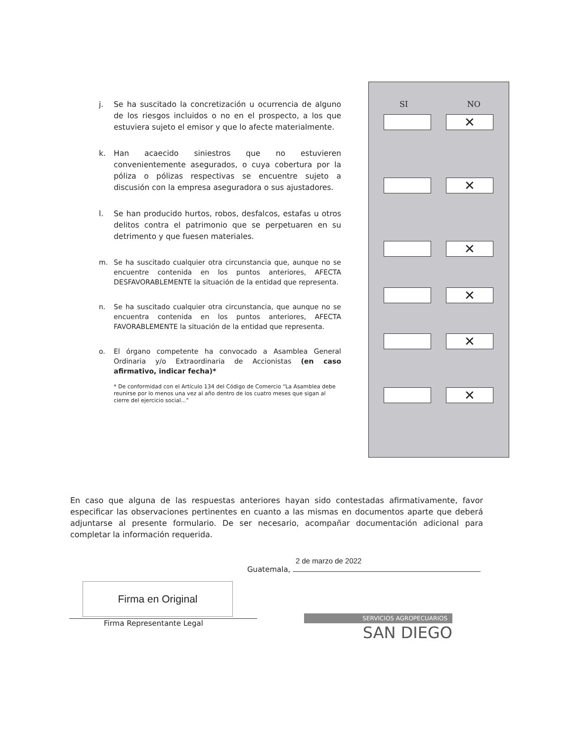j. Se ha suscitado la concretización u ocurrencia de alguno de los riesgos incluidos o no en el prospecto, a los que estuviera sujeto el emisor y que lo afecte materialmente.
k. Han acaecido siniestros que no estuvieren convenientemente asegurados, o cuya cobertura por la póliza o pólizas respectivas se encuentre sujeto a discusión con la empresa aseguradora o sus ajustadores.
l. Se han producido hurtos, robos, desfalcos, estafas u otros delitos contra el patrimonio que se perpetuaren en su detrimento y que fuesen materiales.
m. Se ha suscitado cualquier otra circunstancia que, aunque no se encuentre contenida en los puntos anteriores, AFECTA DESFAVORABLEMENTE la situación de la entidad que representa.
n. Se ha suscitado cualquier otra circunstancia, que aunque no se encuentra contenida en los puntos anteriores, AFECTA FAVORABLEMENTE la situación de la entidad que representa.
o. El órgano competente ha convocado a Asamblea General Ordinaria y/o Extraordinaria de Accionistas (en caso afirmativo, indicar fecha)*
* De conformidad con el Artículo 134 del Código de Comercio “La Asamblea debe reunirse por lo menos una vez al año dentro de los cuatro meses que sigan al cierre del ejercicio social...”
SI NO
✕
✕
✕
✕
✕
✕
En caso que alguna de las respuestas anteriores hayan sido contestadas afirmativamente, favor especificar las observaciones pertinentes en cuanto a las mismas en documentos aparte que deberá adjuntarse al presente formulario. De ser necesario, acompañar documentación adicional para completar la información requerida.
2 de marzo de 2022
Guatemala,
Firma en Original
Firma Representante Legal
SERVICIOS AGROPECUARIOS
SAN DIEGO